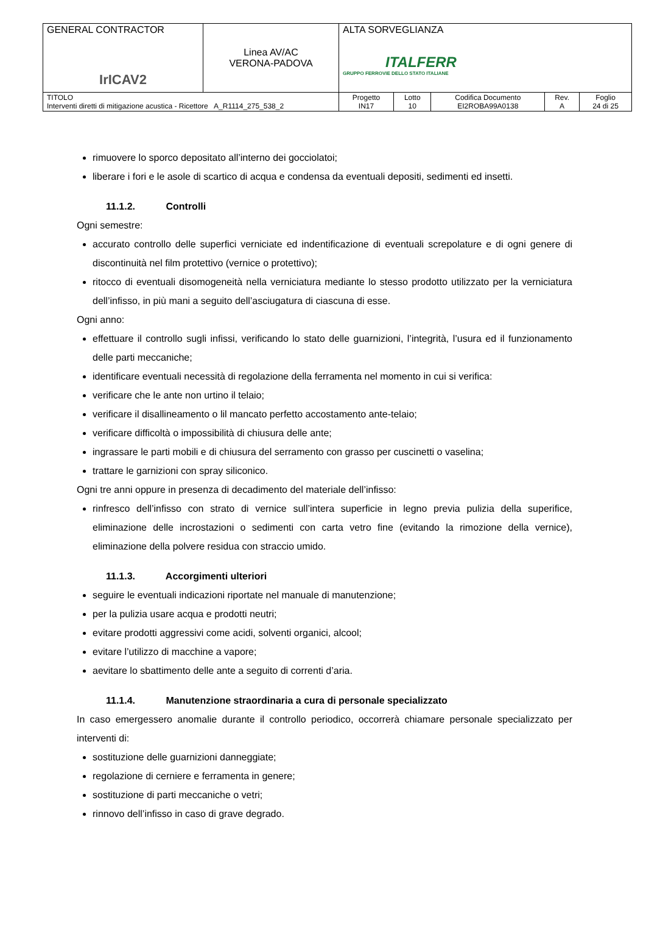| GENERAL CONTRACTOR IrICAV2 | Linea AV/AC VERONA-PADOVA | ALTA SORVEGLIANZA ITALFERR GRUPPO FERROVIE DELLO STATO ITALIANE | | | | |
| TITOLO Interventi diretti di mitigazione acustica - Ricettore A_R1114_275_538_2 | | Progetto IN17 | Lotto 10 | Codifica Documento EI2ROBA99A0138 | Rev. A | Foglio 24 di 25 |
rimuovere lo sporco depositato all’interno dei gocciolatoi;
liberare i fori e le asole di scartico di acqua e condensa da eventuali depositi, sedimenti ed insetti.
11.1.2. Controlli
Ogni semestre:
accurato controllo delle superfici verniciate ed indentificazione di eventuali screpolature e di ogni genere di discontinuità nel film protettivo (vernice o protettivo);
ritocco di eventuali disomogeneità nella verniciatura mediante lo stesso prodotto utilizzato per la verniciatura dell’infisso, in più mani a seguito dell’asciugatura di ciascuna di esse.
Ogni anno:
effettuare il controllo sugli infissi, verificando lo stato delle guarnizioni, l’integrità, l’usura ed il funzionamento delle parti meccaniche;
identificare eventuali necessità di regolazione della ferramenta nel momento in cui si verifica:
verificare che le ante non urtino il telaio;
verificare il disallineamento o lil mancato perfetto accostamento ante-telaio;
verificare difficoltà o impossibilità di chiusura delle ante;
ingrassare le parti mobili e di chiusura del serramento con grasso per cuscinetti o vaselina;
trattare le garnizioni con spray siliconico.
Ogni tre anni oppure in presenza di decadimento del materiale dell’infisso:
rinfresco dell’infisso con strato di vernice sull’intera superficie in legno previa pulizia della superifice, eliminazione delle incrostazioni o sedimenti con carta vetro fine (evitando la rimozione della vernice), eliminazione della polvere residua con straccio umido.
11.1.3. Accorgimenti ulteriori
seguire le eventuali indicazioni riportate nel manuale di manutenzione;
per la pulizia usare acqua e prodotti neutri;
evitare prodotti aggressivi come acidi, solventi organici, alcool;
evitare l’utilizzo di macchine a vapore;
aevitare lo sbattimento delle ante a seguito di correnti d’aria.
11.1.4. Manutenzione straordinaria a cura di personale specializzato
In caso emergessero anomalie durante il controllo periodico, occorrerà chiamare personale specializzato per interventi di:
sostituzione delle guarnizioni danneggiate;
regolazione di cerniere e ferramenta in genere;
sostituzione di parti meccaniche o vetri;
rinnovo dell’infisso in caso di grave degrado.